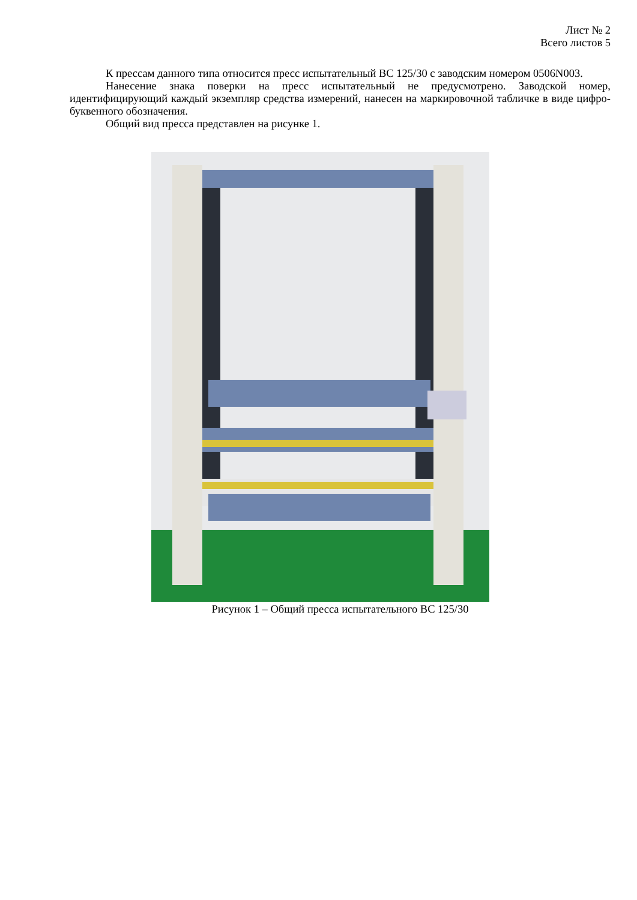Лист № 2
Всего листов 5
К прессам данного типа относится пресс испытательный ВС 125/30 с заводским номером 0506N003.
Нанесение знака поверки на пресс испытательный не предусмотрено. Заводской номер, идентифицирующий каждый экземпляр средства измерений, нанесен на маркировочной табличке в виде цифро-буквенного обозначения.
Общий вид пресса представлен на рисунке 1.
Рисунок 1 – Общий пресса испытательного ВС 125/30